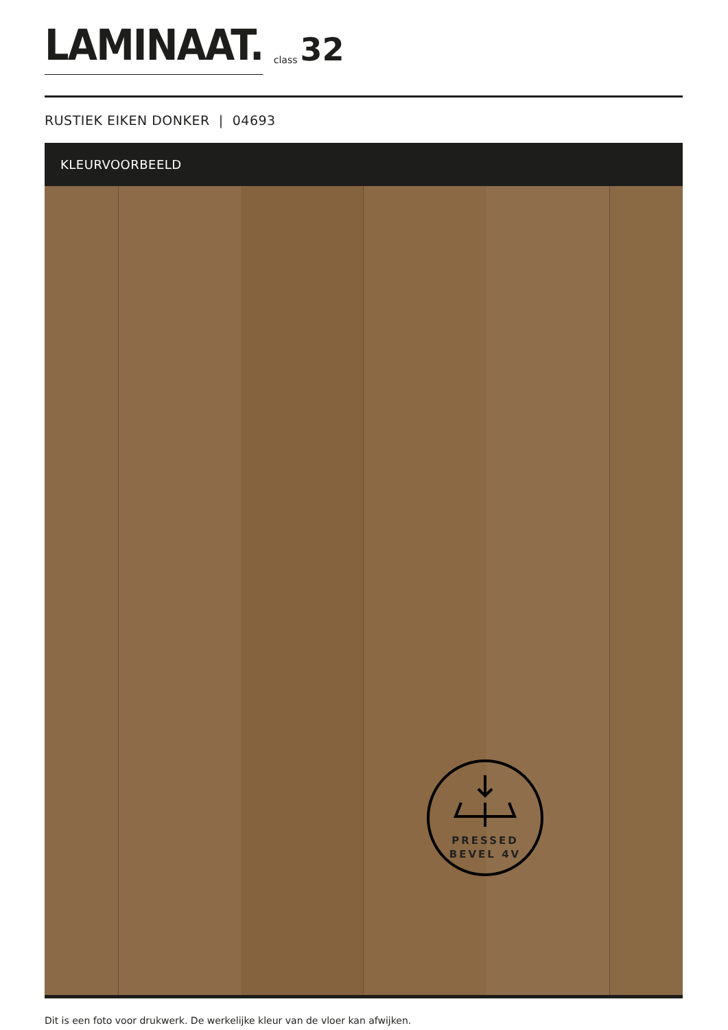LAMINAAT. class 32
RUSTIEK EIKEN DONKER | 04693
KLEURVOORBEELD
PRESSED
BEVEL 4V
Dit is een foto voor drukwerk. De werkelijke kleur van de vloer kan afwijken.